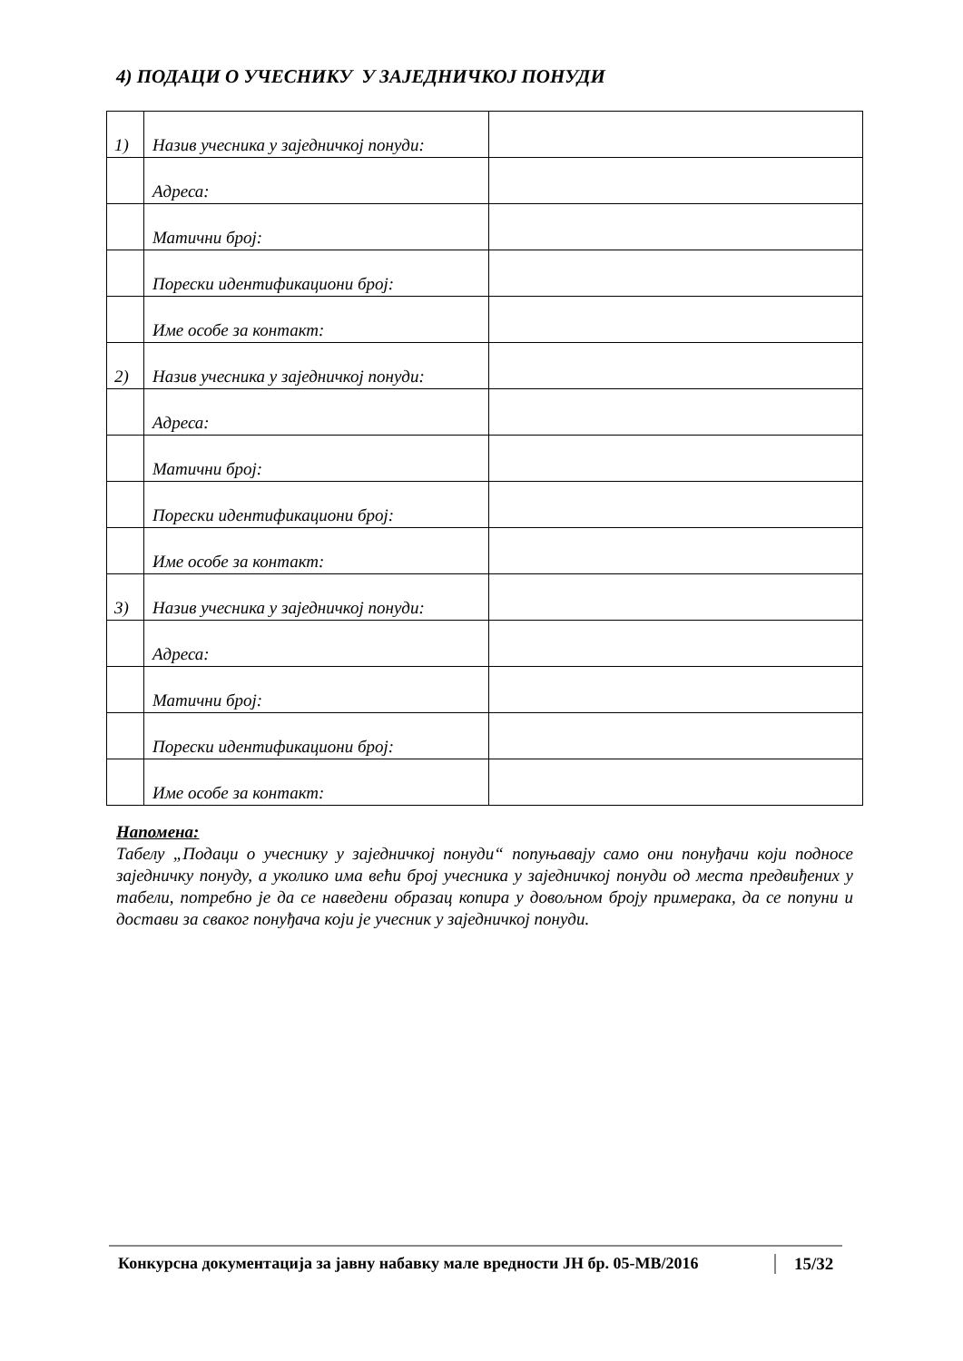4) ПОДАЦИ О УЧЕСНИКУ У ЗАЈЕДНИЧКОЈ ПОНУДИ
| 1) | Назив учесника у заједничкој понуди: | |
| | Адреса: | |
| | Матични број: | |
| | Порески идентификациони број: | |
| | Име особе за контакт: | |
| 2) | Назив учесника у заједничкој понуди: | |
| | Адреса: | |
| | Матични број: | |
| | Порески идентификациони број: | |
| | Име особе за контакт: | |
| 3) | Назив учесника у заједничкој понуди: | |
| | Адреса: | |
| | Матични број: | |
| | Порески идентификациони број: | |
| | Име особе за контакт: | |
Напомена:
Табелу „Подаци о учеснику у заједничкој понуди“ попуњавају само они понуђачи који подносе заједничку понуду, а уколико има већи број учесника у заједничкој понуди од места предвиђених у табели, потребно је да се наведени образац копира у довољном броју примерака, да се попуни и достави за сваког понуђача који је учесник у заједничкој понуди.
Конкурсна документација за јавну набавку мале вредности ЈН бр. 05-МВ/2016 15/32